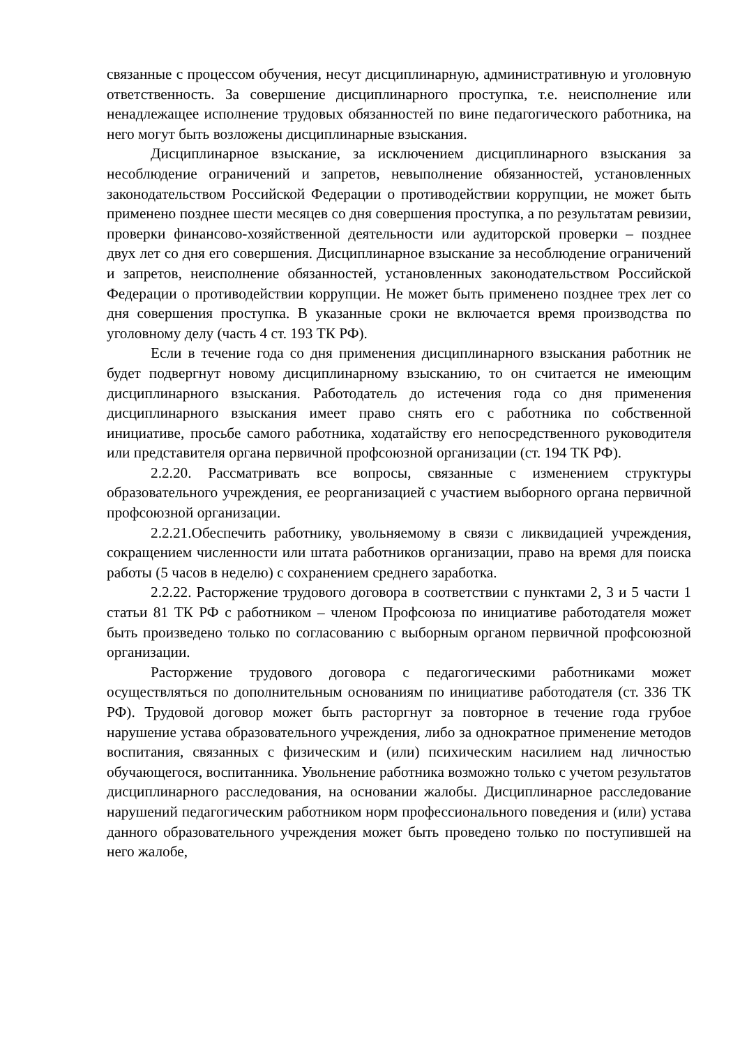связанные с процессом обучения, несут дисциплинарную, административную и уголовную ответственность. За совершение дисциплинарного проступка, т.е. неисполнение или ненадлежащее исполнение трудовых обязанностей по вине педагогического работника, на него могут быть возложены дисциплинарные взыскания.
Дисциплинарное взыскание, за исключением дисциплинарного взыскания за несоблюдение ограничений и запретов, невыполнение обязанностей, установленных законодательством Российской Федерации о противодействии коррупции, не может быть применено позднее шести месяцев со дня совершения проступка, а по результатам ревизии, проверки финансово-хозяйственной деятельности или аудиторской проверки – позднее двух лет со дня его совершения. Дисциплинарное взыскание за несоблюдение ограничений и запретов, неисполнение обязанностей, установленных законодательством Российской Федерации о противодействии коррупции. Не может быть применено позднее трех лет со дня совершения проступка. В указанные сроки не включается время производства по уголовному делу (часть 4 ст. 193 ТК РФ).
Если в течение года со дня применения дисциплинарного взыскания работник не будет подвергнут новому дисциплинарному взысканию, то он считается не имеющим дисциплинарного взыскания. Работодатель до истечения года со дня применения дисциплинарного взыскания имеет право снять его с работника по собственной инициативе, просьбе самого работника, ходатайству его непосредственного руководителя или представителя органа первичной профсоюзной организации (ст. 194 ТК РФ).
2.2.20. Рассматривать все вопросы, связанные с изменением структуры образовательного учреждения, ее реорганизацией с участием выборного органа первичной профсоюзной организации.
2.2.21.Обеспечить работнику, увольняемому в связи с ликвидацией учреждения, сокращением численности или штата работников организации, право на время для поиска работы (5 часов в неделю) с сохранением среднего заработка.
2.2.22. Расторжение трудового договора в соответствии с пунктами 2, 3 и 5 части 1 статьи 81 ТК РФ с работником – членом Профсоюза по инициативе работодателя может быть произведено только по согласованию с выборным органом первичной профсоюзной организации.
Расторжение трудового договора с педагогическими работниками может осуществляться по дополнительным основаниям по инициативе работодателя (ст. 336 ТК РФ). Трудовой договор может быть расторгнут за повторное в течение года грубое нарушение устава образовательного учреждения, либо за однократное применение методов воспитания, связанных с физическим и (или) психическим насилием над личностью обучающегося, воспитанника. Увольнение работника возможно только с учетом результатов дисциплинарного расследования, на основании жалобы. Дисциплинарное расследование нарушений педагогическим работником норм профессионального поведения и (или) устава данного образовательного учреждения может быть проведено только по поступившей на него жалобе,